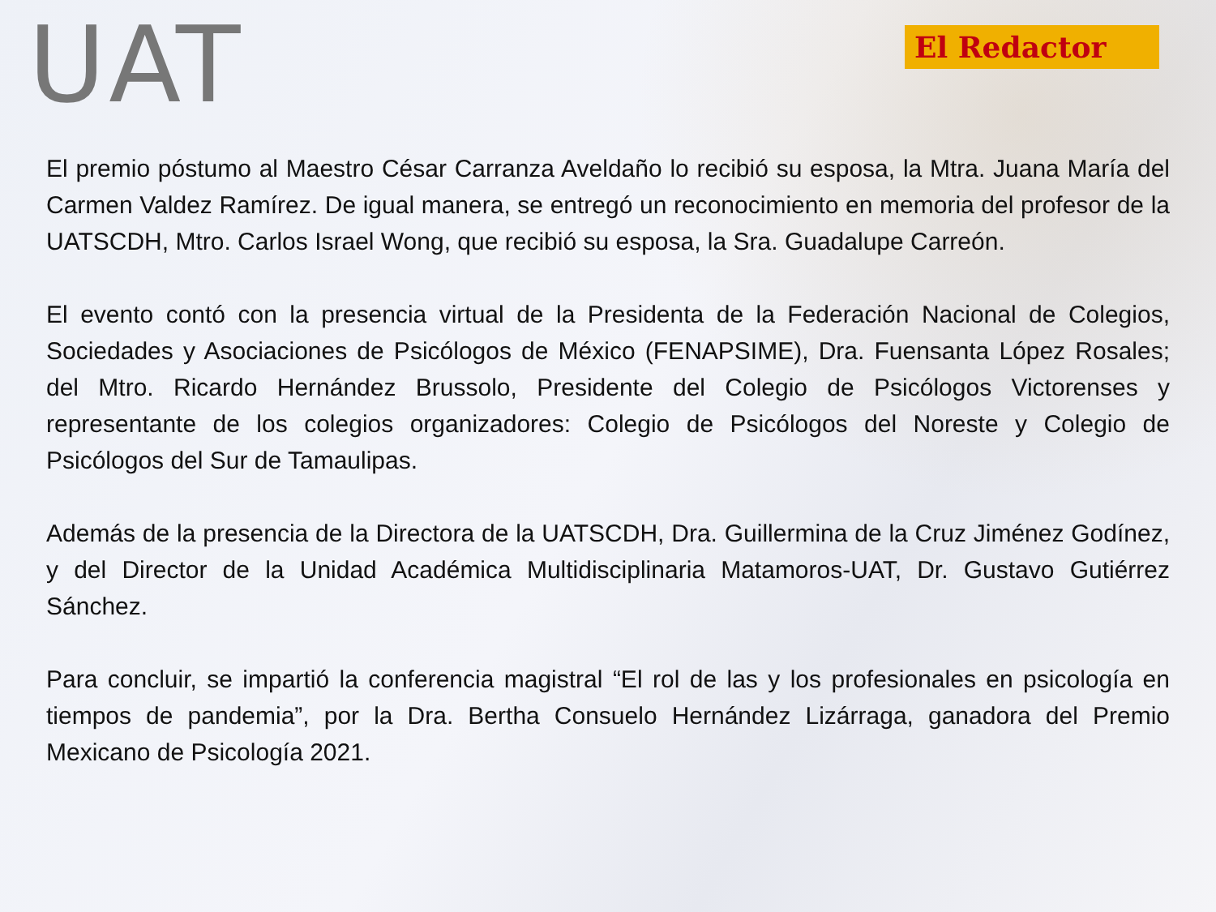UAT
El Redactor
El premio póstumo al Maestro César Carranza Aveldaño lo recibió su esposa, la Mtra. Juana María del Carmen Valdez Ramírez. De igual manera, se entregó un reconocimiento en memoria del profesor de la UATSCDH, Mtro. Carlos Israel Wong, que recibió su esposa, la Sra. Guadalupe Carreón.
El evento contó con la presencia virtual de la Presidenta de la Federación Nacional de Colegios, Sociedades y Asociaciones de Psicólogos de México (FENAPSIME), Dra. Fuensanta López Rosales; del Mtro. Ricardo Hernández Brussolo, Presidente del Colegio de Psicólogos Victorenses y representante de los colegios organizadores: Colegio de Psicólogos del Noreste y Colegio de Psicólogos del Sur de Tamaulipas.
Además de la presencia de la Directora de la UATSCDH, Dra. Guillermina de la Cruz Jiménez Godínez, y del Director de la Unidad Académica Multidisciplinaria Matamoros-UAT, Dr. Gustavo Gutiérrez Sánchez.
Para concluir, se impartió la conferencia magistral “El rol de las y los profesionales en psicología en tiempos de pandemia”, por la Dra. Bertha Consuelo Hernández Lizárraga, ganadora del Premio Mexicano de Psicología 2021.